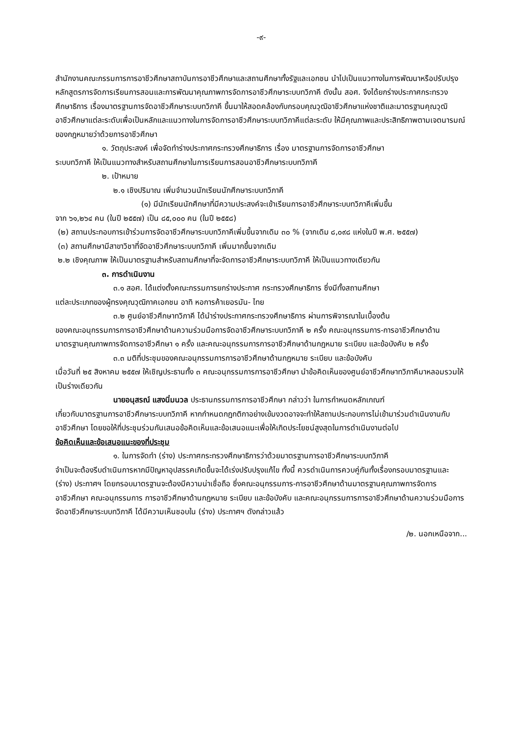-๙-
สำนักงานคณะกรรมการการอาชีวศึกษาสถาบันการอาชีวศึกษาและสถานศึกษาทั้งรัฐและเอกชน นำไปเป็นแนวทางในการพัฒนาหรือปรับปรุงหลักสูตรการจัดการเรียนการสอนและการพัฒนาคุณภาพการจัดการอาชีวศึกษาระบบทวิภาคี ดังนั้น สอศ. จึงได้ยกร่างประกาศกระทรวงศึกษาธิการ เรื่องมาตรฐานการจัดอาชีวศึกษาระบบทวิภาคี ขึ้นมาให้สอดคล้องกับกรอบคุณวุฒิอาชีวศึกษาแห่งชาติและมาตรฐานคุณวุฒิอาชีวศึกษาแต่ละระดับเพื่อเป็นหลักและแนวทางในการจัดการอาชีวศึกษาระบบทวิภาคีแต่ละระดับ ให้มีคุณภาพและประสิทธิภาพตามเจตนารมณ์ของกฎหมายว่าด้วยการอาชีวศึกษา
๑. วัตถุประสงค์ เพื่อจัดทำร่างประกาศกระทรวงศึกษาธิการ เรื่อง มาตรฐานการจัดการอาชีวศึกษา
ระบบทวิภาคี ให้เป็นแนวทางสำหรับสถานศึกษาในการเรียนการสอนอาชีวศึกษาระบบทวิภาคี
๒. เป้าหมาย
๒.๑ เชิงปริมาณ เพิ่มจำนวนนักเรียนนักศึกษาระบบทวิภาคี
(๑) มีนักเรียนนักศึกษาที่มีความประสงค์จะเข้าเรียนการอาชีวศึกษาระบบทวิภาคีเพิ่มขึ้น
จาก ๖๑,๒๖๔ คน (ในปี ๒๕๕๗) เป็น ๘๕,๐๐๐ คน (ในปี ๒๕๕๘)
(๒) สถานประกอบการเข้าร่วมการจัดอาชีวศึกษาระบบทวิภาคีเพิ่มขึ้นจากเดิม ๓๐ % (จากเดิม ๘,๐๙๘ แห่งในปี พ.ศ. ๒๕๕๗)
(๓) สถานศึกษามีสาขาวิชาที่จัดอาชีวศึกษาระบบทวิภาคี เพิ่มมากขึ้นจากเดิม
๒.๒ เชิงคุณภาพ ให้เป็นมาตรฐานสำหรับสถานศึกษาที่จะจัดการอาชีวศึกษาระบบทวิภาคี ให้เป็นแนวทางเดียวกัน
๓. การดำเนินงาน
๓.๑ สอศ. ได้แต่งตั้งคณะกรรมการยกร่างประกาศ กระทรวงศึกษาธิการ ซึ่งมีทั้งสถานศึกษา
แต่ละประเภทของผู้ทรงคุณวุฒิภาคเอกชน อาทิ หอการค้าเยอรมัน- ไทย
๓.๒ ศูนย์อาชีวศึกษาทวิภาคี ได้นำร่างประกาศกระทรวงศึกษาธิการ ผ่านการพิจารณาในเบื้องต้น
ของคณะอนุกรรมการการอาชีวศึกษาด้านความร่วมมือการจัดอาชีวศึกษาระบบทวิภาคี ๒ ครั้ง คณะอนุกรรมการ-การอาชีวศึกษาด้านมาตรฐานคุณภาพการจัดการอาชีวศึกษา ๑ ครั้ง และคณะอนุกรรมการการอาชีวศึกษาด้านกฎหมาย ระเบียบ และข้อบังคับ ๒ ครั้ง
๓.๓ มติที่ประชุมของคณะอนุกรรมการการอาชีวศึกษาด้านกฎหมาย ระเบียบ และข้อบังคับ
เมื่อวันที่ ๒๕ สิงหาคม ๒๕๕๗ ให้เชิญประธานทั้ง ๓ คณะอนุกรรมการการอาชีวศึกษา นำข้อคิดเห็นของศูนย์อาชีวศึกษาทวิภาคีมาหลอมรวมให้เป็นร่างเดียวกัน
นายอนุสรณ์ แสงนิ่มนวล ประธานกรรมการการอาชีวศึกษา กล่าวว่า ในการกำหนดหลักเกณฑ์
เกี่ยวกับมาตรฐานการอาชีวศึกษาระบบทวิภาคี หากกำหนดกฎกติกาอย่างเข้มงวดอาจจะทำให้สถานประกอบการไม่เข้ามาร่วมดำเนินงานกับอาชีวศึกษา โดยขอให้ที่ประชุมร่วมกันเสนอข้อคิดเห็นและข้อเสนอแนะเพื่อให้เกิดประโยชน์สูงสุดในการดำเนินงานต่อไป
ข้อคิดเห็นและข้อเสนอแนะของที่ประชุม
๑. ในการจัดทำ (ร่าง) ประกาศกระทรวงศึกษาธิการว่าด้วยมาตรฐานการอาชีวศึกษาระบบทวิภาคี
จำเป็นจะต้องรีบดำเนินการหากมีปัญหาอุปสรรคเกิดขึ้นจะได้เร่งปรับปรุงแก้ไข ทั้งนี้ ควรดำเนินการควบคู่กันทั้งเรื่องกรอบมาตรฐานและ (ร่าง) ประกาศฯ โดยกรอบมาตรฐานจะต้องมีความน่าเชื่อถือ ซึ่งคณะอนุกรรมการ-การอาชีวศึกษาด้านมาตรฐานคุณภาพการจัดการอาชีวศึกษา คณะอนุกรรมการ การอาชีวศึกษาด้านกฎหมาย ระเบียบ และข้อบังคับ และคณะอนุกรรมการการอาชีวศึกษาด้านความร่วมมือการจัดอาชีวศึกษาระบบทวิภาคี ได้มีความเห็นชอบใน (ร่าง) ประกาศฯ ดังกล่าวแล้ว
/๒. นอกเหนือจาก...